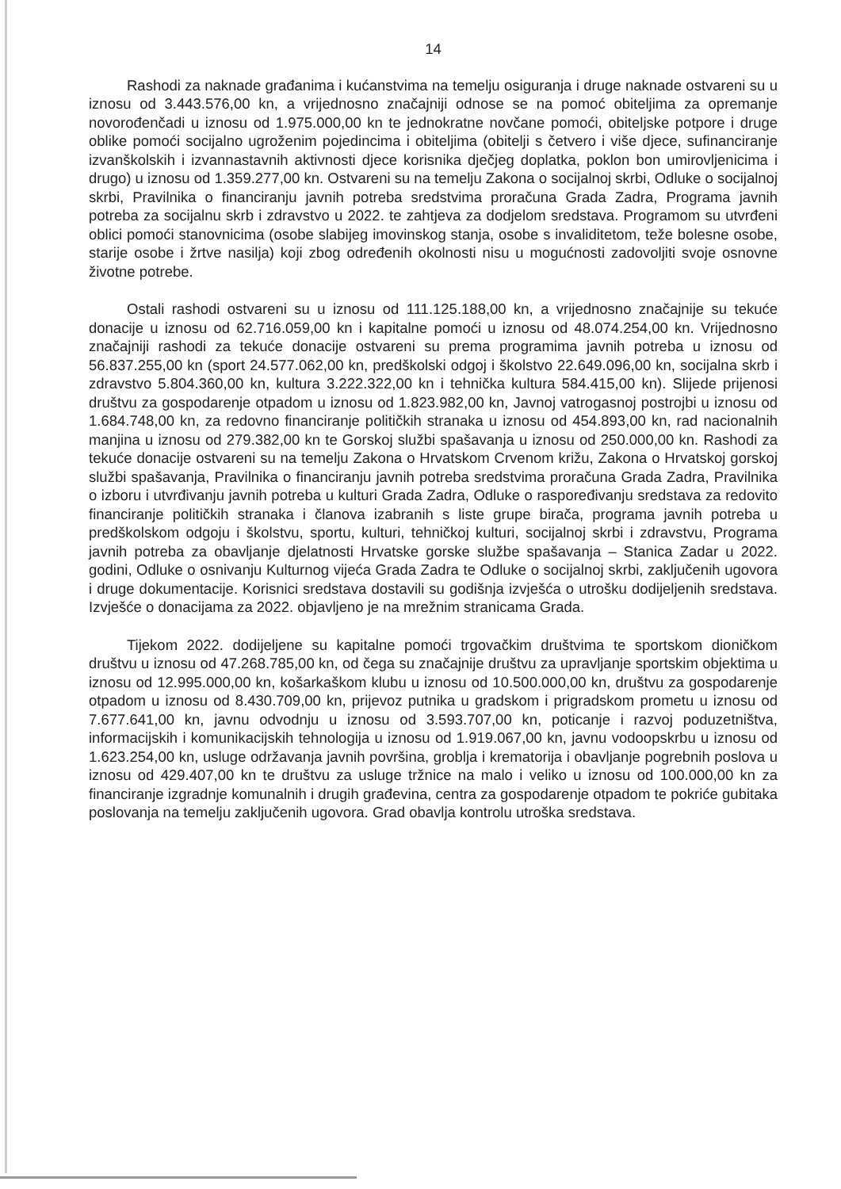14
Rashodi za naknade građanima i kućanstvima na temelju osiguranja i druge naknade ostvareni su u iznosu od 3.443.576,00 kn, a vrijednosno značajniji odnose se na pomoć obiteljima za opremanje novorođenčadi u iznosu od 1.975.000,00 kn te jednokratne novčane pomoći, obiteljske potpore i druge oblike pomoći socijalno ugroženim pojedincima i obiteljima (obitelji s četvero i više djece, sufinanciranje izvanškolskih i izvannastavnih aktivnosti djece korisnika dječjeg doplatka, poklon bon umirovljenicima i drugo) u iznosu od 1.359.277,00 kn. Ostvareni su na temelju Zakona o socijalnoj skrbi, Odluke o socijalnoj skrbi, Pravilnika o financiranju javnih potreba sredstvima proračuna Grada Zadra, Programa javnih potreba za socijalnu skrb i zdravstvo u 2022. te zahtjeva za dodjelom sredstava. Programom su utvrđeni oblici pomoći stanovnicima (osobe slabijeg imovinskog stanja, osobe s invaliditetom, teže bolesne osobe, starije osobe i žrtve nasilja) koji zbog određenih okolnosti nisu u mogućnosti zadovoljiti svoje osnovne životne potrebe.
Ostali rashodi ostvareni su u iznosu od 111.125.188,00 kn, a vrijednosno značajnije su tekuće donacije u iznosu od 62.716.059,00 kn i kapitalne pomoći u iznosu od 48.074.254,00 kn. Vrijednosno značajniji rashodi za tekuće donacije ostvareni su prema programima javnih potreba u iznosu od 56.837.255,00 kn (sport 24.577.062,00 kn, predškolski odgoj i školstvo 22.649.096,00 kn, socijalna skrb i zdravstvo 5.804.360,00 kn, kultura 3.222.322,00 kn i tehnička kultura 584.415,00 kn). Slijede prijenosi društvu za gospodarenje otpadom u iznosu od 1.823.982,00 kn, Javnoj vatrogasnoj postrojbi u iznosu od 1.684.748,00 kn, za redovno financiranje političkih stranaka u iznosu od 454.893,00 kn, rad nacionalnih manjina u iznosu od 279.382,00 kn te Gorskoj službi spašavanja u iznosu od 250.000,00 kn. Rashodi za tekuće donacije ostvareni su na temelju Zakona o Hrvatskom Crvenom križu, Zakona o Hrvatskoj gorskoj službi spašavanja, Pravilnika o financiranju javnih potreba sredstvima proračuna Grada Zadra, Pravilnika o izboru i utvrđivanju javnih potreba u kulturi Grada Zadra, Odluke o raspoređivanju sredstava za redovito financiranje političkih stranaka i članova izabranih s liste grupe birača, programa javnih potreba u predškolskom odgoju i školstvu, sportu, kulturi, tehničkoj kulturi, socijalnoj skrbi i zdravstvu, Programa javnih potreba za obavljanje djelatnosti Hrvatske gorske službe spašavanja – Stanica Zadar u 2022. godini, Odluke o osnivanju Kulturnog vijeća Grada Zadra te Odluke o socijalnoj skrbi, zaključenih ugovora i druge dokumentacije. Korisnici sredstava dostavili su godišnja izvješća o utrošku dodijeljenih sredstava. Izvješće o donacijama za 2022. objavljeno je na mrežnim stranicama Grada.
Tijekom 2022. dodijeljene su kapitalne pomoći trgovačkim društvima te sportskom dioničkom društvu u iznosu od 47.268.785,00 kn, od čega su značajnije društvu za upravljanje sportskim objektima u iznosu od 12.995.000,00 kn, košarkaškom klubu u iznosu od 10.500.000,00 kn, društvu za gospodarenje otpadom u iznosu od 8.430.709,00 kn, prijevoz putnika u gradskom i prigradskom prometu u iznosu od 7.677.641,00 kn, javnu odvodnju u iznosu od 3.593.707,00 kn, poticanje i razvoj poduzetništva, informacijskih i komunikacijskih tehnologija u iznosu od 1.919.067,00 kn, javnu vodoopskrbu u iznosu od 1.623.254,00 kn, usluge održavanja javnih površina, groblja i krematorija i obavljanje pogrebnih poslova u iznosu od 429.407,00 kn te društvu za usluge tržnice na malo i veliko u iznosu od 100.000,00 kn za financiranje izgradnje komunalnih i drugih građevina, centra za gospodarenje otpadom te pokriće gubitaka poslovanja na temelju zaključenih ugovora. Grad obavlja kontrolu utroška sredstava.